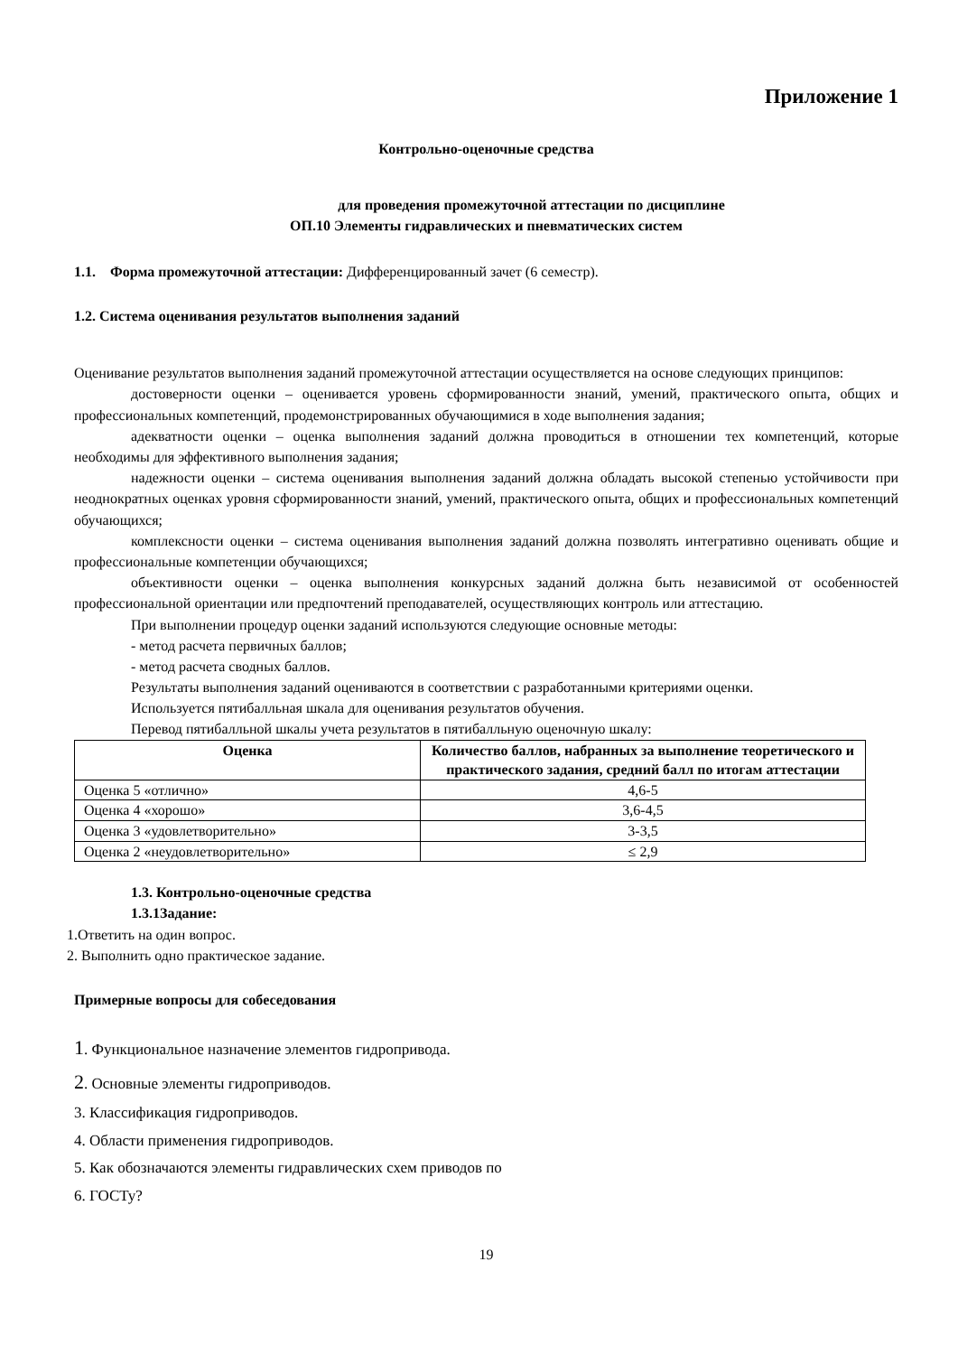Приложение 1
Контрольно-оценочные средства
для проведения промежуточной аттестации по дисциплине
ОП.10 Элементы гидравлических и пневматических систем
1.1. Форма промежуточной аттестации: Дифференцированный зачет (6 семестр).
1.2. Система оценивания результатов выполнения заданий
Оценивание результатов выполнения заданий промежуточной аттестации осуществляется на основе следующих принципов:
достоверности оценки – оценивается уровень сформированности знаний, умений, практического опыта, общих и профессиональных компетенций, продемонстрированных обучающимися в ходе выполнения задания;
адекватности оценки – оценка выполнения заданий должна проводиться в отношении тех компетенций, которые необходимы для эффективного выполнения задания;
надежности оценки – система оценивания выполнения заданий должна обладать высокой степенью устойчивости при неоднократных оценках уровня сформированности знаний, умений, практического опыта, общих и профессиональных компетенций обучающихся;
комплексности оценки – система оценивания выполнения заданий должна позволять интегративно оценивать общие и профессиональные компетенции обучающихся;
объективности оценки – оценка выполнения конкурсных заданий должна быть независимой от особенностей профессиональной ориентации или предпочтений преподавателей, осуществляющих контроль или аттестацию.
При выполнении процедур оценки заданий используются следующие основные методы:
- метод расчета первичных баллов;
- метод расчета сводных баллов.
Результаты выполнения заданий оцениваются в соответствии с разработанными критериями оценки.
Используется пятибалльная шкала для оценивания результатов обучения.
Перевод пятибалльной шкалы учета результатов в пятибалльную оценочную шкалу:
| Оценка | Количество баллов, набранных за выполнение теоретического и практического задания, средний балл по итогам аттестации |
| --- | --- |
| Оценка 5 «отлично» | 4,6-5 |
| Оценка 4 «хорошо» | 3,6-4,5 |
| Оценка 3 «удовлетворительно» | 3-3,5 |
| Оценка 2 «неудовлетворительно» | ≤ 2,9 |
1.3. Контрольно-оценочные средства
1.3.1Задание:
1.Ответить на один вопрос.
2. Выполнить одно практическое задание.
Примерные вопросы для собеседования
1. Функциональное назначение элементов гидропривода.
2. Основные элементы гидроприводов.
3. Классификация гидроприводов.
4. Области применения гидроприводов.
5. Как обозначаются элементы гидравлических схем приводов по
6. ГОСТу?
19